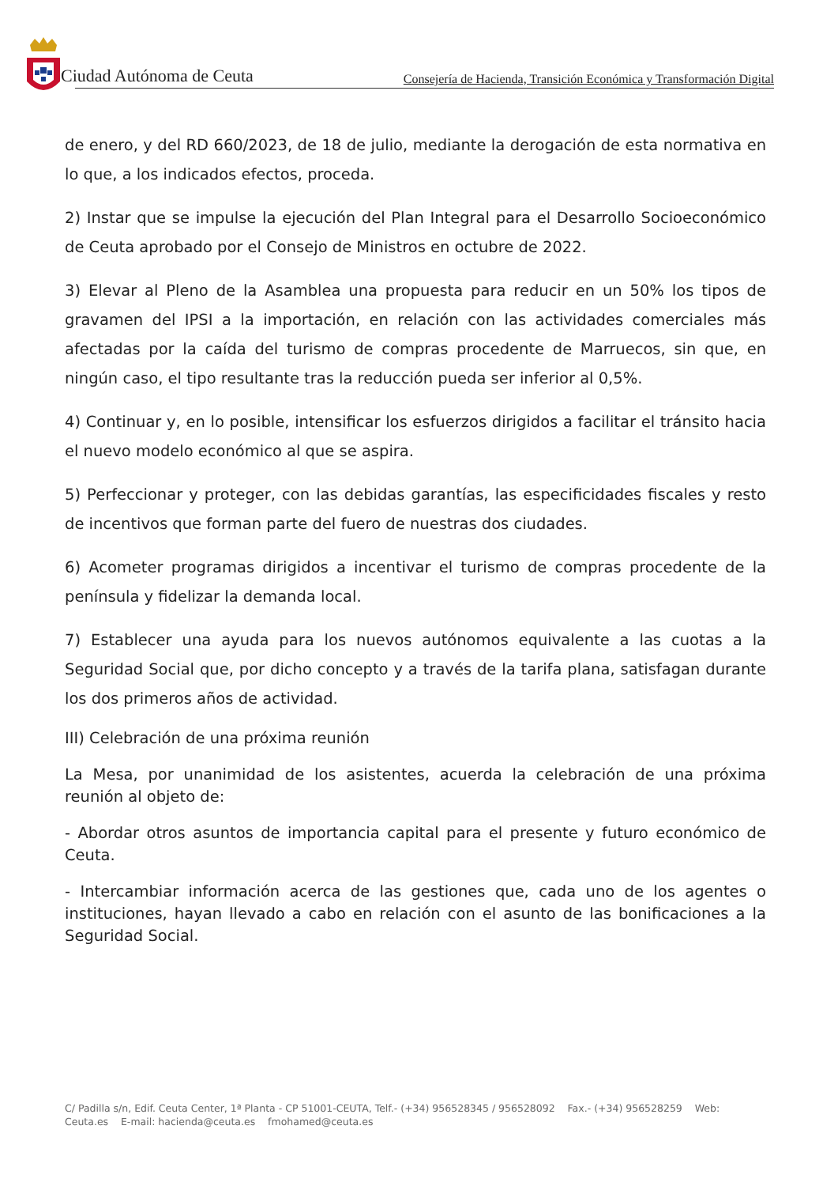Ciudad Autónoma de Ceuta
Consejería de Hacienda, Transición Económica y Transformación Digital
de enero, y del RD 660/2023, de 18 de julio, mediante la derogación de esta normativa en lo que, a los indicados efectos, proceda.
2) Instar que se impulse la ejecución del Plan Integral para el Desarrollo Socioeconómico de Ceuta aprobado por el Consejo de Ministros en octubre de 2022.
3) Elevar al Pleno de la Asamblea una propuesta para reducir en un 50% los tipos de gravamen del IPSI a la importación, en relación con las actividades comerciales más afectadas por la caída del turismo de compras procedente de Marruecos, sin que, en ningún caso, el tipo resultante tras la reducción pueda ser inferior al 0,5%.
4) Continuar y, en lo posible, intensificar los esfuerzos dirigidos a facilitar el tránsito hacia el nuevo modelo económico al que se aspira.
5) Perfeccionar y proteger, con las debidas garantías, las especificidades fiscales y resto de incentivos que forman parte del fuero de nuestras dos ciudades.
6) Acometer programas dirigidos a incentivar el turismo de compras procedente de la península y fidelizar la demanda local.
7) Establecer una ayuda para los nuevos autónomos equivalente a las cuotas a la Seguridad Social que, por dicho concepto y a través de la tarifa plana, satisfagan durante los dos primeros años de actividad.
III) Celebración de una próxima reunión
La Mesa, por unanimidad de los asistentes, acuerda la celebración de una próxima reunión al objeto de:
- Abordar otros asuntos de importancia capital para el presente y futuro económico de Ceuta.
- Intercambiar información acerca de las gestiones que, cada uno de los agentes o instituciones, hayan llevado a cabo en relación con el asunto de las bonificaciones a la Seguridad Social.
C/ Padilla s/n, Edif. Ceuta Center, 1ª Planta - CP 51001-CEUTA, Telf.- (+34) 956528345 / 956528092 Fax.- (+34) 956528259 Web: Ceuta.es E-mail: hacienda@ceuta.es fmohamed@ceuta.es